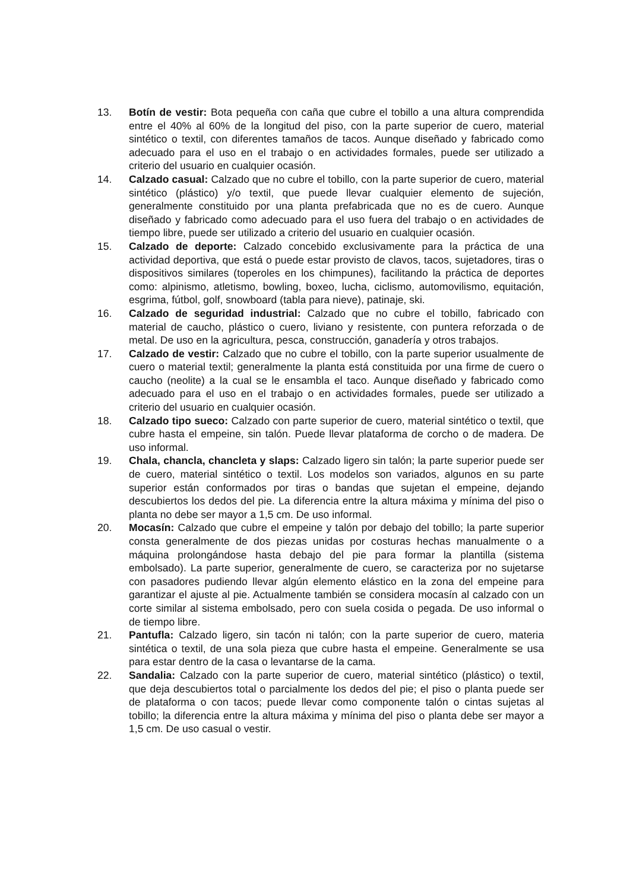13. Botín de vestir: Bota pequeña con caña que cubre el tobillo a una altura comprendida entre el 40% al 60% de la longitud del piso, con la parte superior de cuero, material sintético o textil, con diferentes tamaños de tacos. Aunque diseñado y fabricado como adecuado para el uso en el trabajo o en actividades formales, puede ser utilizado a criterio del usuario en cualquier ocasión.
14. Calzado casual: Calzado que no cubre el tobillo, con la parte superior de cuero, material sintético (plástico) y/o textil, que puede llevar cualquier elemento de sujeción, generalmente constituido por una planta prefabricada que no es de cuero. Aunque diseñado y fabricado como adecuado para el uso fuera del trabajo o en actividades de tiempo libre, puede ser utilizado a criterio del usuario en cualquier ocasión.
15. Calzado de deporte: Calzado concebido exclusivamente para la práctica de una actividad deportiva, que está o puede estar provisto de clavos, tacos, sujetadores, tiras o dispositivos similares (toperoles en los chimpunes), facilitando la práctica de deportes como: alpinismo, atletismo, bowling, boxeo, lucha, ciclismo, automovilismo, equitación, esgrima, fútbol, golf, snowboard (tabla para nieve), patinaje, ski.
16. Calzado de seguridad industrial: Calzado que no cubre el tobillo, fabricado con material de caucho, plástico o cuero, liviano y resistente, con puntera reforzada o de metal. De uso en la agricultura, pesca, construcción, ganadería y otros trabajos.
17. Calzado de vestir: Calzado que no cubre el tobillo, con la parte superior usualmente de cuero o material textil; generalmente la planta está constituida por una firme de cuero o caucho (neolite) a la cual se le ensambla el taco. Aunque diseñado y fabricado como adecuado para el uso en el trabajo o en actividades formales, puede ser utilizado a criterio del usuario en cualquier ocasión.
18. Calzado tipo sueco: Calzado con parte superior de cuero, material sintético o textil, que cubre hasta el empeine, sin talón. Puede llevar plataforma de corcho o de madera. De uso informal.
19. Chala, chancla, chancleta y slaps: Calzado ligero sin talón; la parte superior puede ser de cuero, material sintético o textil. Los modelos son variados, algunos en su parte superior están conformados por tiras o bandas que sujetan el empeine, dejando descubiertos los dedos del pie. La diferencia entre la altura máxima y mínima del piso o planta no debe ser mayor a 1,5 cm. De uso informal.
20. Mocasín: Calzado que cubre el empeine y talón por debajo del tobillo; la parte superior consta generalmente de dos piezas unidas por costuras hechas manualmente o a máquina prolongándose hasta debajo del pie para formar la plantilla (sistema embolsado). La parte superior, generalmente de cuero, se caracteriza por no sujetarse con pasadores pudiendo llevar algún elemento elástico en la zona del empeine para garantizar el ajuste al pie. Actualmente también se considera mocasín al calzado con un corte similar al sistema embolsado, pero con suela cosida o pegada. De uso informal o de tiempo libre.
21. Pantufla: Calzado ligero, sin tacón ni talón; con la parte superior de cuero, materia sintética o textil, de una sola pieza que cubre hasta el empeine. Generalmente se usa para estar dentro de la casa o levantarse de la cama.
22. Sandalia: Calzado con la parte superior de cuero, material sintético (plástico) o textil, que deja descubiertos total o parcialmente los dedos del pie; el piso o planta puede ser de plataforma o con tacos; puede llevar como componente talón o cintas sujetas al tobillo; la diferencia entre la altura máxima y mínima del piso o planta debe ser mayor a 1,5 cm. De uso casual o vestir.